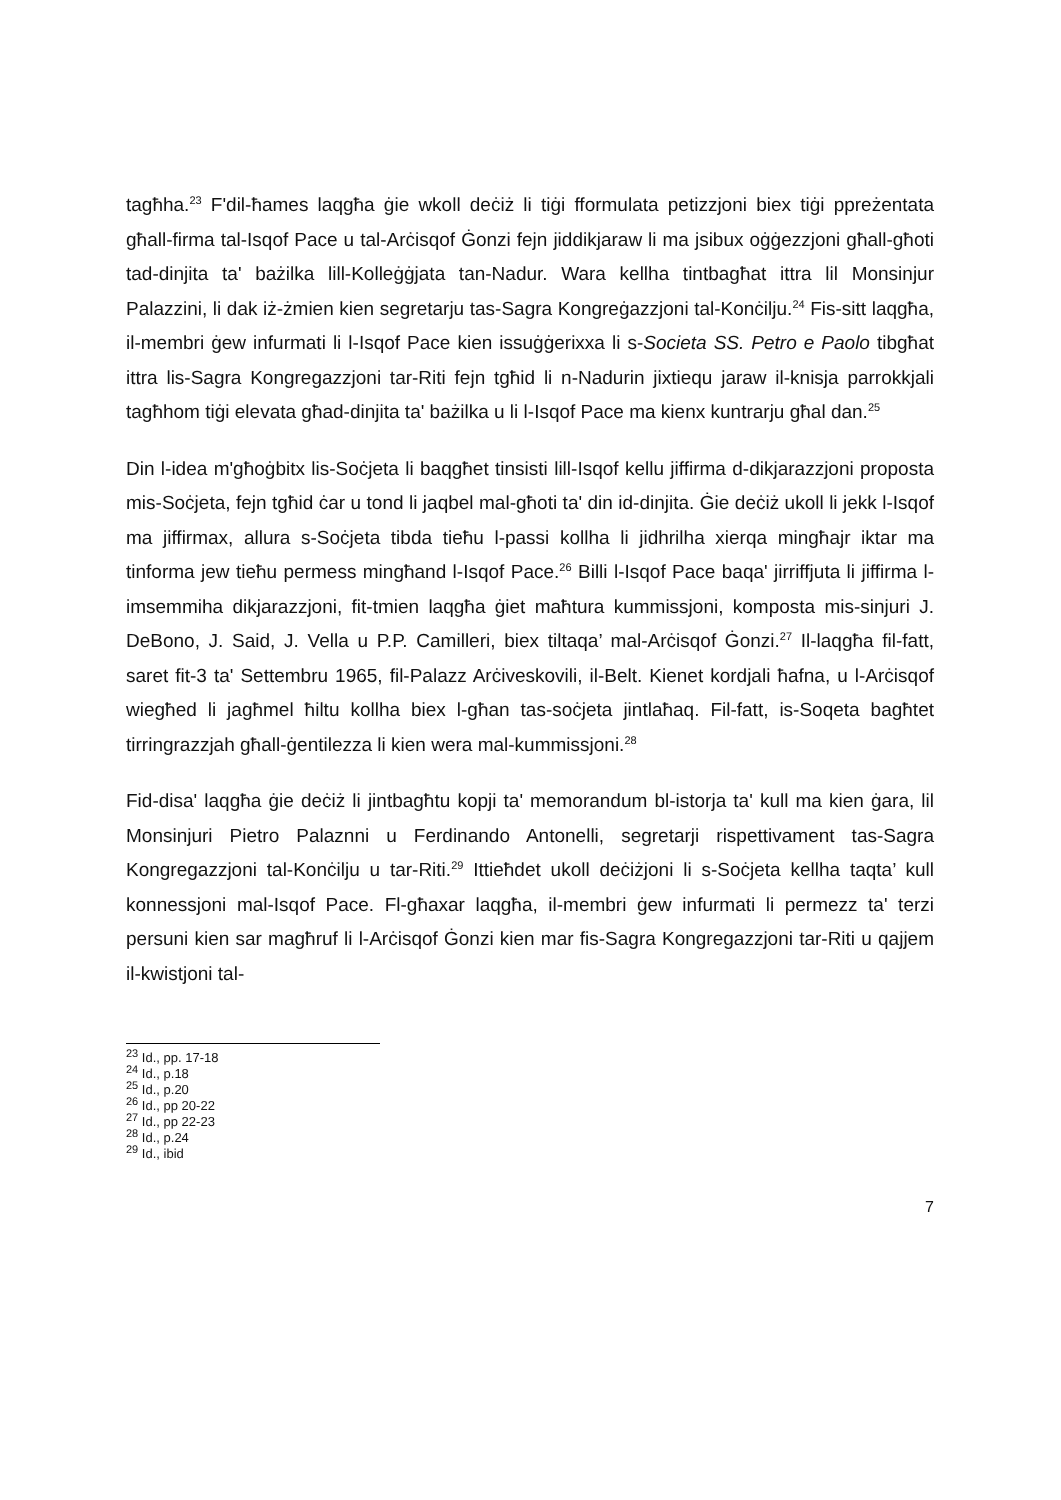tagħha.<sup>23</sup> F'dil-ħames laqgħa ġie wkoll deċiż li tiġi fformulata petizzjoni biex tiġi ppreżentata għall-firma tal-Isqof Pace u tal-Arċisqof Ġonzi fejn jiddikjaraw li ma jsibux oġġezzjoni għall-għoti tad-dinjita ta' bażilka lill-Kolleġġjata tan-Nadur. Wara kellha tintbagħat ittra lil Monsinjur Palazzini, li dak iż-żmien kien segretarju tas-Sagra Kongreġazzjoni tal-Konċilju.<sup>24</sup> Fis-sitt laqgħa, il-membri ġew infurmati li l-Isqof Pace kien issuġġerixxa li s-Societa SS. Petro e Paolo tibgħat ittra lis-Sagra Kongregazzjoni tar-Riti fejn tgħid li n-Nadurin jixtiequ jaraw il-knisja parrokkjali tagħhom tiġi elevata għad-dinjita ta' bażilka u li l-Isqof Pace ma kienx kuntrarju għal dan.<sup>25</sup>
Din l-idea m'għoġbitx lis-Soċjeta li baqgħet tinsisti lill-Isqof kellu jiffirma d-dikjarazzjoni proposta mis-Soċjeta, fejn tgħid ċar u tond li jaqbel mal-għoti ta' din id-dinjita. Ġie deċiż ukoll li jekk l-Isqof ma jiffirmax, allura s-Soċjeta tibda tieħu l-passi kollha li jidhrilha xierqa mingħajr iktar ma tinforma jew tieħu permess mingħand l-Isqof Pace.<sup>26</sup> Billi l-Isqof Pace baqa' jirriffjuta li jiffirma l-imsemmiha dikjarazzjoni, fit-tmien laqgħa ġiet maħtura kummissjoni, komposta mis-sinjuri J. DeBono, J. Said, J. Vella u P.P. Camilleri, biex tiltaqa’ mal-Arċisqof Ġonzi.<sup>27</sup> Il-laqgħa fil-fatt, saret fit-3 ta' Settembru 1965, fil-Palazz Arċiveskovili, il-Belt. Kienet kordjali ħafna, u l-Arċisqof wiegħed li jagħmel ħiltu kollha biex l-għan tas-soċjeta jintlaħaq. Fil-fatt, is-Soqeta bagħtet tirringrazzjah għall-ġentilezza li kien wera mal-kummissjoni.<sup>28</sup>
Fid-disa' laqgħa ġie deċiż li jintbagħtu kopji ta' memorandum bl-istorja ta' kull ma kien ġara, lil Monsinjuri Pietro Palaznni u Ferdinando Antonelli, segretarji rispettivament tas-Sagra Kongregazzjoni tal-Konċilju u tar-Riti.<sup>29</sup> Ittieħdet ukoll deċiżjoni li s-Soċjeta kellha taqta’ kull konnessjoni mal-Isqof Pace. Fl-għaxar laqgħa, il-membri ġew infurmati li permezz ta' terzi persuni kien sar magħruf li l-Arċisqof Ġonzi kien mar fis-Sagra Kongregazzjoni tar-Riti u qajjem il-kwistjoni tal-
<sup>23</sup> Id., pp. 17-18
<sup>24</sup> Id., p.18
<sup>25</sup> Id., p.20
<sup>26</sup> Id., pp 20-22
<sup>27</sup> Id., pp 22-23
<sup>28</sup> Id., p.24
<sup>29</sup> Id., ibid
7